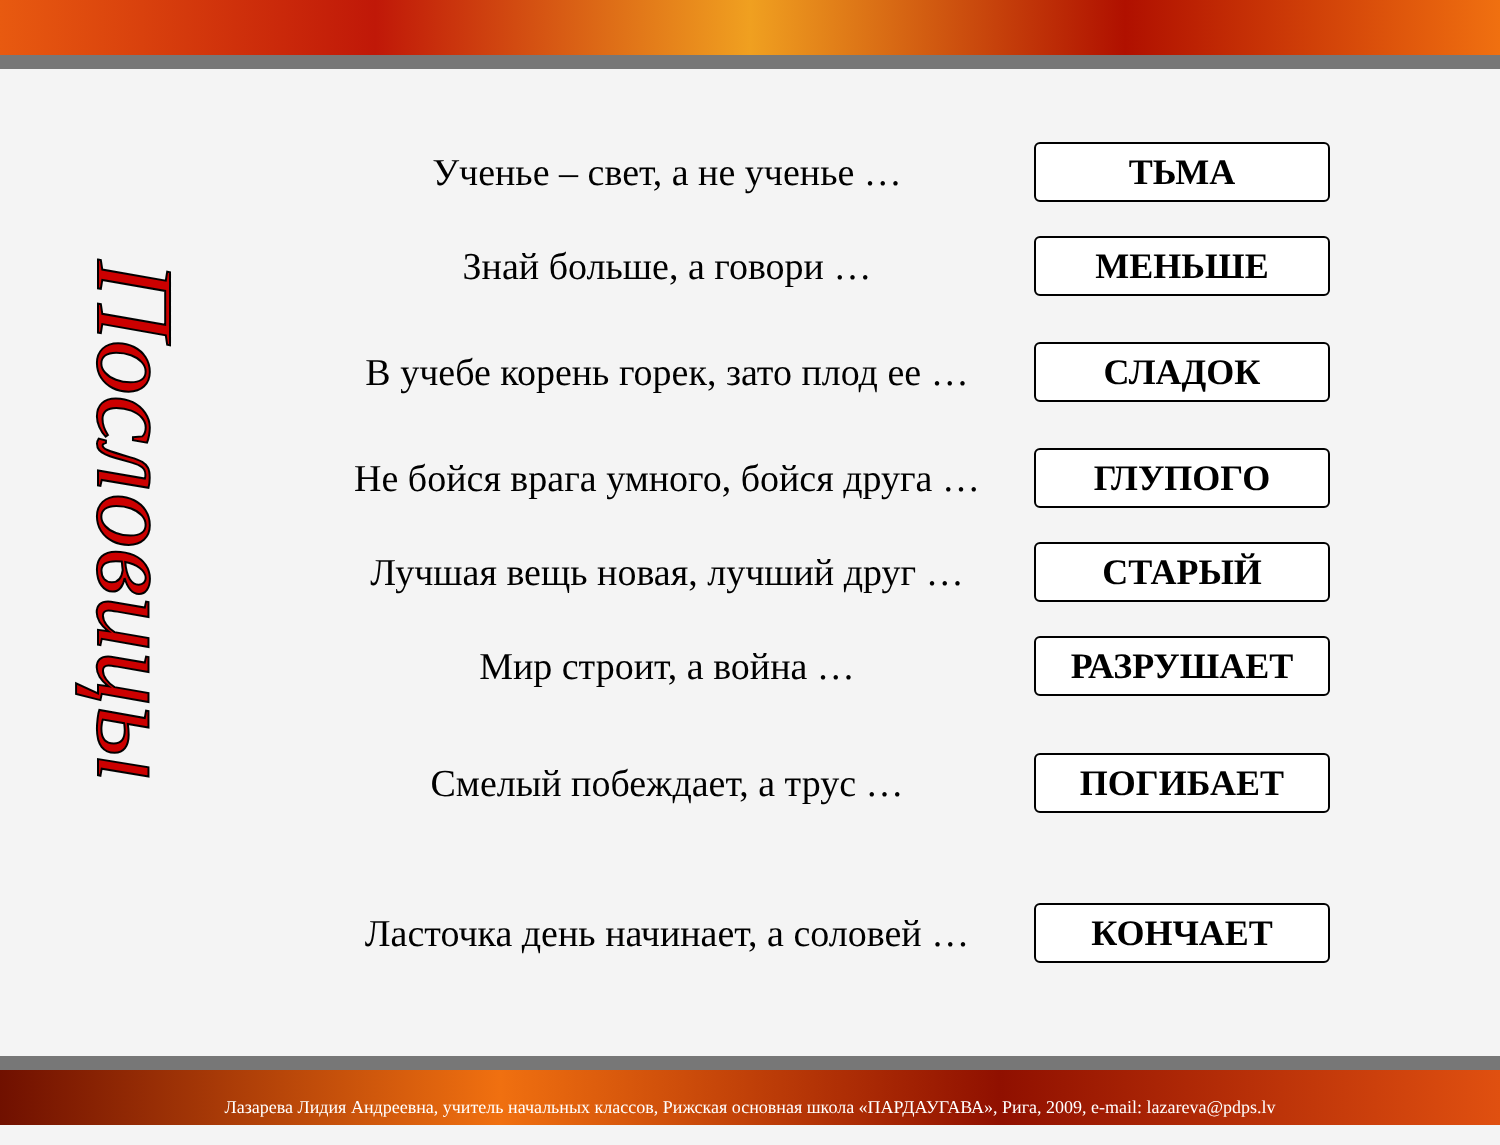Пословицы
Ученье – свет, а не ученье …
ТЬМА
Знай больше, а говори …
МЕНЬШЕ
В учебе корень горек, зато плод ее …
СЛАДОК
Не бойся врага умного, бойся друга …
ГЛУПОГО
Лучшая вещь новая, лучший друг …
СТАРЫЙ
Мир строит, а война …
РАЗРУШАЕТ
Смелый побеждает, а трус …
ПОГИБАЕТ
Ласточка день начинает, а соловей …
КОНЧАЕТ
Лазарева Лидия Андреевна, учитель начальных классов, Рижская основная школа «ПАРДАУГАВА», Рига, 2009, e-mail: lazareva@pdps.lv